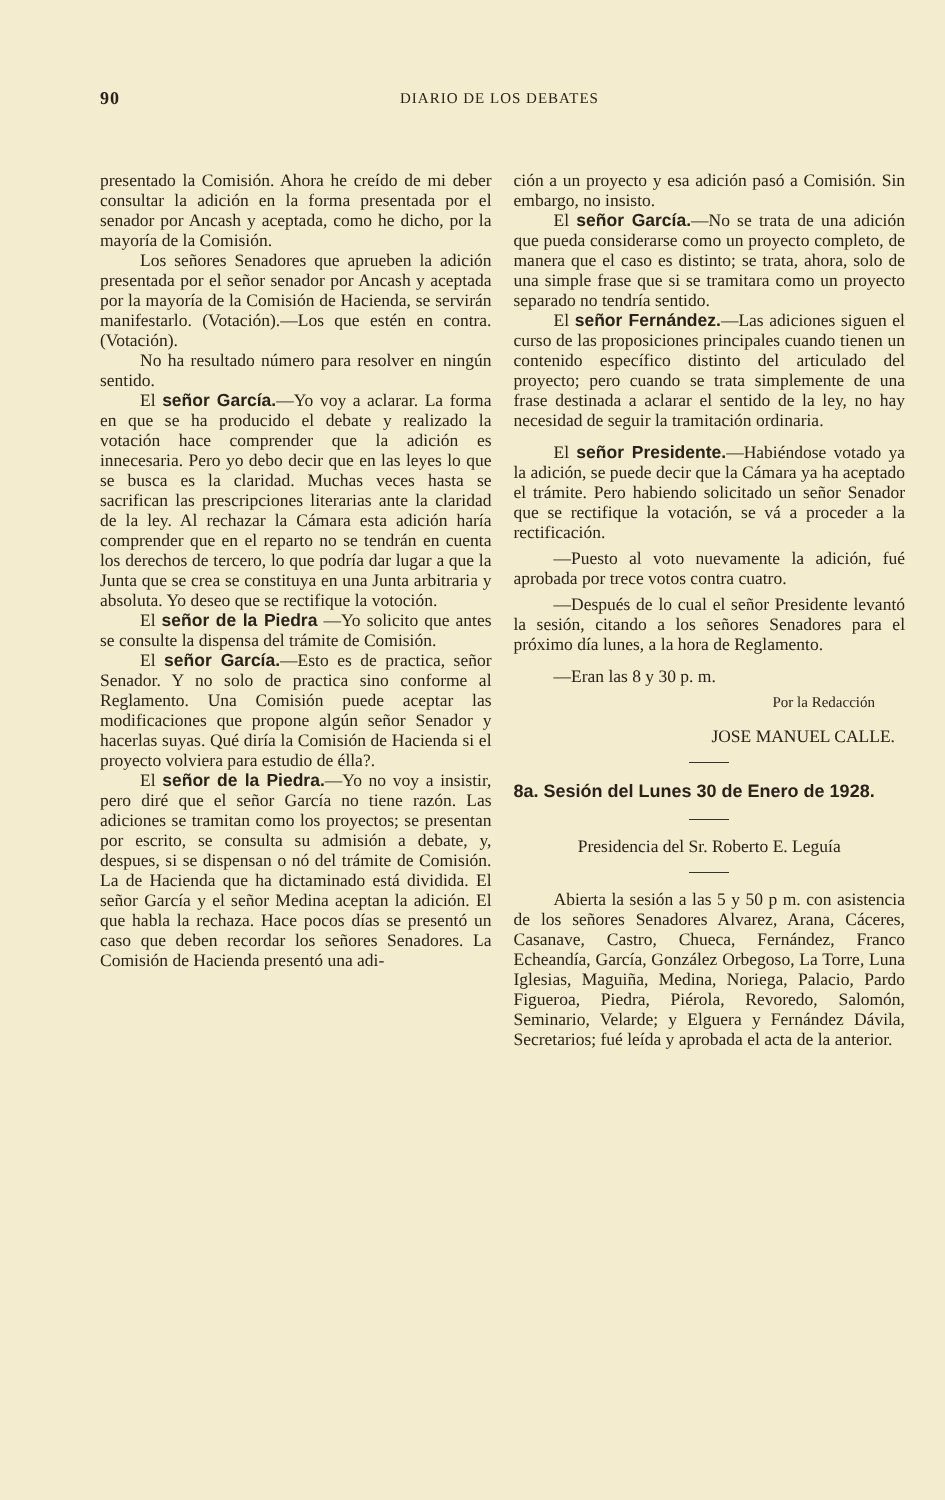90 DIARIO DE LOS DEBATES
presentado la Comisión. Ahora he creído de mi deber consultar la adición en la forma presentada por el senador por Ancash y aceptada, como he dicho, por la mayoría de la Comisión.
Los señores Senadores que aprueben la adición presentada por el señor senador por Ancash y aceptada por la mayoría de la Comisión de Hacienda, se servirán manifestarlo. (Votación).—Los que estén en contra. (Votación).
No ha resultado número para resolver en ningún sentido.
El señor García.—Yo voy a aclarar. La forma en que se ha producido el debate y realizado la votación hace comprender que la adición es innecesaria. Pero yo debo decir que en las leyes lo que se busca es la claridad. Muchas veces hasta se sacrifican las prescripciones literarias ante la claridad de la ley. Al rechazar la Cámara esta adición haría comprender que en el reparto no se tendrán en cuenta los derechos de tercero, lo que podría dar lugar a que la Junta que se crea se constituya en una Junta arbitraria y absoluta. Yo deseo que se rectifique la votoción.
El señor de la Piedra —Yo solicito que antes se consulte la dispensa del trámite de Comisión.
El señor García.—Esto es de practica, señor Senador. Y no solo de practica sino conforme al Reglamento. Una Comisión puede aceptar las modificaciones que propone algún señor Senador y hacerlas suyas. Qué diría la Comisión de Hacienda si el proyecto volviera para estudio de élla?.
El señor de la Piedra.—Yo no voy a insistir, pero diré que el señor García no tiene razón. Las adiciones se tramitan como los proyectos; se presentan por escrito, se consulta su admisión a debate, y, despues, si se dispensan o nó del trámite de Comisión. La de Hacienda que ha dictaminado está dividida. El señor García y el señor Medina aceptan la adición. El que habla la rechaza. Hace pocos días se presentó un caso que deben recordar los señores Senadores. La Comisión de Hacienda presentó una adi-
ción a un proyecto y esa adición pasó a Comisión. Sin embargo, no insisto.
El señor García.—No se trata de una adición que pueda considerarse como un proyecto completo, de manera que el caso es distinto; se trata, ahora, solo de una simple frase que si se tramitara como un proyecto separado no tendría sentido.
El señor Fernández.—Las adiciones siguen el curso de las proposiciones principales cuando tienen un contenido específico distinto del articulado del proyecto; pero cuando se trata simplemente de una frase destinada a aclarar el sentido de la ley, no hay necesidad de seguir la tramitación ordinaria.
El señor Presidente.—Habiéndose votado ya la adición, se puede decir que la Cámara ya ha aceptado el trámite. Pero habiendo solicitado un señor Senador que se rectifique la votación, se vá a proceder a la rectificación.
—Puesto al voto nuevamente la adición, fué aprobada por trece votos contra cuatro.
—Después de lo cual el señor Presidente levantó la sesión, citando a los señores Senadores para el próximo día lunes, a la hora de Reglamento.
—Eran las 8 y 30 p. m.
Por la Redacción
JOSE MANUEL CALLE.
8a. Sesión del Lunes 30 de Enero de 1928.
Presidencia del Sr. Roberto E. Leguía
Abierta la sesión a las 5 y 50 p m. con asistencia de los señores Senadores Alvarez, Arana, Cáceres, Casanave, Castro, Chueca, Fernández, Franco Echeandía, García, González Orbegoso, La Torre, Luna Iglesias, Maguiña, Medina, Noriega, Palacio, Pardo Figueroa, Piedra, Piérola, Revoredo, Salomón, Seminario, Velarde; y Elguera y Fernández Dávila, Secretarios; fué leída y aprobada el acta de la anterior.